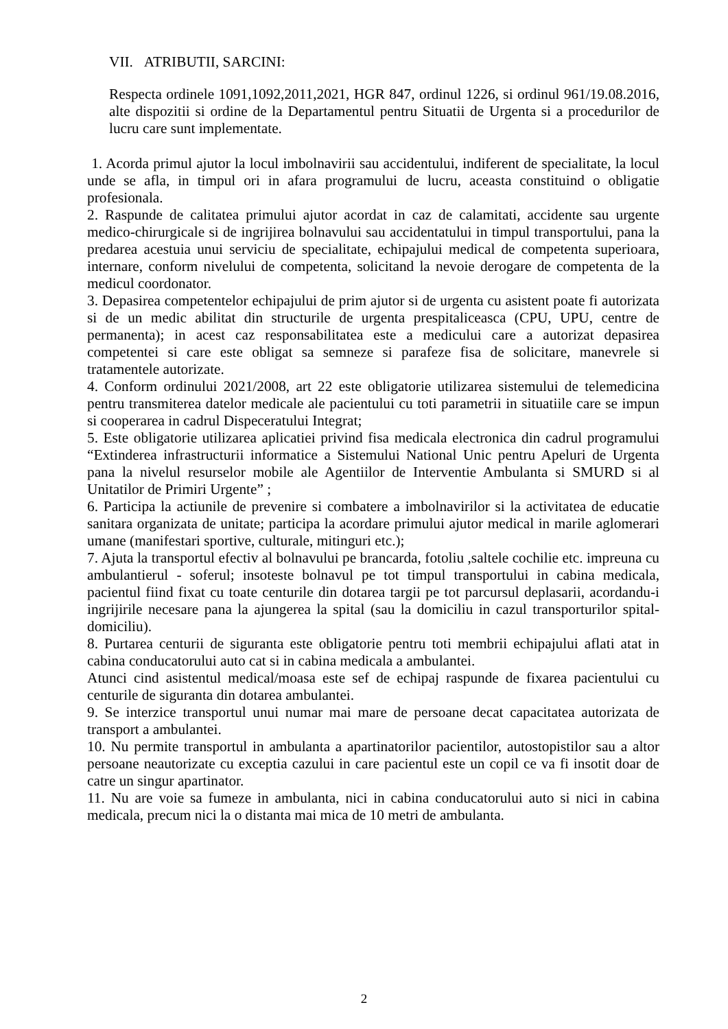VII. ATRIBUTII, SARCINI:
Respecta ordinele 1091,1092,2011,2021, HGR 847, ordinul 1226, si ordinul 961/19.08.2016, alte dispozitii si ordine de la Departamentul pentru Situatii de Urgenta si a procedurilor de lucru care sunt implementate.
1. Acorda primul ajutor la locul imbolnavirii sau accidentului, indiferent de specialitate, la locul unde se afla, in timpul ori in afara programului de lucru, aceasta constituind o obligatie profesionala.
2. Raspunde de calitatea primului ajutor acordat in caz de calamitati, accidente sau urgente medico-chirurgicale si de ingrijirea bolnavului sau accidentatului in timpul transportului, pana la predarea acestuia unui serviciu de specialitate, echipajului medical de competenta superioara, internare, conform nivelului de competenta, solicitand la nevoie derogare de competenta de la medicul coordonator.
3. Depasirea competentelor echipajului de prim ajutor si de urgenta cu asistent poate fi autorizata si de un medic abilitat din structurile de urgenta prespitaliceasca (CPU, UPU, centre de permanenta); in acest caz responsabilitatea este a medicului care a autorizat depasirea competentei si care este obligat sa semneze si parafeze fisa de solicitare, manevrele si tratamentele autorizate.
4. Conform ordinului 2021/2008, art 22 este obligatorie utilizarea sistemului de telemedicina pentru transmiterea datelor medicale ale pacientului cu toti parametrii in situatiile care se impun si cooperarea in cadrul Dispeceratului Integrat;
5. Este obligatorie utilizarea aplicatiei privind fisa medicala electronica din cadrul programului “Extinderea infrastructurii informatice a Sistemului National Unic pentru Apeluri de Urgenta pana la nivelul resurselor mobile ale Agentiilor de Interventie Ambulanta si SMURD si al Unitatilor de Primiri Urgente” ;
6. Participa la actiunile de prevenire si combatere a imbolnavirilor si la activitatea de educatie sanitara organizata de unitate; participa la acordare primului ajutor medical in marile aglomerari umane (manifestari sportive, culturale, mitinguri etc.);
7. Ajuta la transportul efectiv al bolnavului pe brancarda, fotoliu ,saltele cochilie etc. impreuna cu ambulantierul - soferul; insoteste bolnavul pe tot timpul transportului in cabina medicala, pacientul fiind fixat cu toate centurile din dotarea targii pe tot parcursul deplasarii, acordandu-i ingrijirile necesare pana la ajungerea la spital (sau la domiciliu in cazul transporturilor spital-domiciliu).
8. Purtarea centurii de siguranta este obligatorie pentru toti membrii echipajului aflati atat in cabina conducatorului auto cat si in cabina medicala a ambulantei.
Atunci cind asistentul medical/moasa este sef de echipaj raspunde de fixarea pacientului cu centurile de siguranta din dotarea ambulantei.
9. Se interzice transportul unui numar mai mare de persoane decat capacitatea autorizata de transport a ambulantei.
10. Nu permite transportul in ambulanta a apartinatorilor pacientilor, autostopistilor sau a altor persoane neautorizate cu exceptia cazului in care pacientul este un copil ce va fi insotit doar de catre un singur apartinator.
11. Nu are voie sa fumeze in ambulanta, nici in cabina conducatorului auto si nici in cabina medicala, precum nici la o distanta mai mica de 10 metri de ambulanta.
2